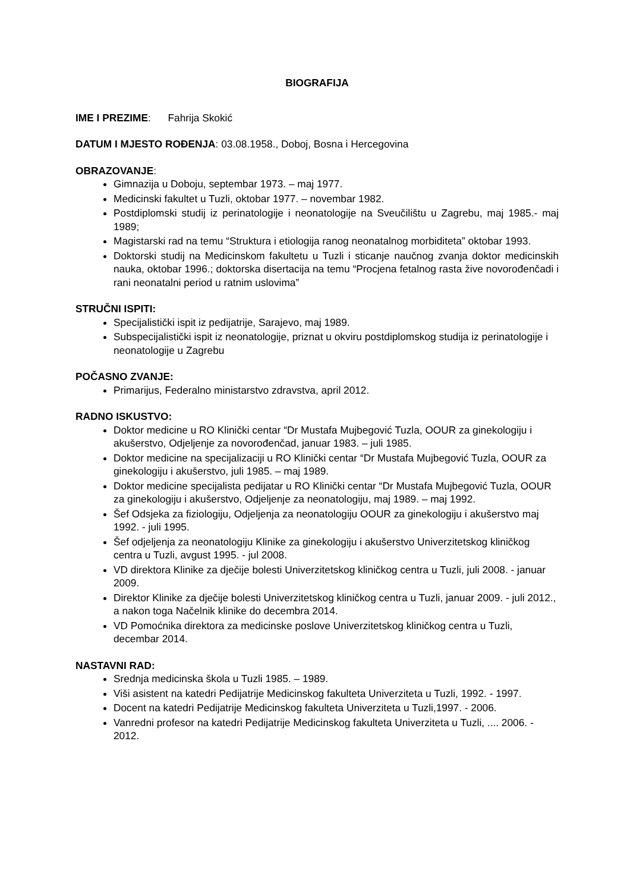BIOGRAFIJA
IME I PREZIME: Fahrija Skokić
DATUM I MJESTO ROĐENJA: 03.08.1958., Doboj, Bosna i Hercegovina
OBRAZOVANJE:
Gimnazija u Doboju, septembar 1973. – maj 1977.
Medicinski fakultet u Tuzli, oktobar 1977. – novembar 1982.
Postdiplomski studij iz perinatologije i neonatologije na Sveučilištu u Zagrebu, maj 1985.- maj 1989;
Magistarski rad na temu “Struktura i etiologija ranog neonatalnog morbiditeta” oktobar 1993.
Doktorski studij na Medicinskom fakultetu u Tuzli i sticanje naučnog zvanja doktor medicinskih nauka, oktobar 1996.; doktorska disertacija na temu “Procjena fetalnog rasta žive novorođenčadi i rani neonatalni period u ratnim uslovima”
STRUČNI ISPITI:
Specijalistički ispit iz pedijatrije, Sarajevo, maj 1989.
Subspecijalistički ispit iz neonatologije, priznat u okviru postdiplomskog studija iz perinatologije i neonatologije u Zagrebu
POČASNO ZVANJE:
Primarijus, Federalno ministarstvo zdravstva, april 2012.
RADNO ISKUSTVO:
Doktor medicine u RO Klinički centar “Dr Mustafa Mujbegović Tuzla, OOUR za ginekologiju i akušerstvo, Odjeljenje za novorođenčad, januar 1983. – juli 1985.
Doktor medicine na specijalizaciji u RO Klinički centar “Dr Mustafa Mujbegović Tuzla, OOUR za ginekologiju i akušerstvo, juli 1985. – maj 1989.
Doktor medicine specijalista pedijatar u RO Klinički centar “Dr Mustafa Mujbegović Tuzla, OOUR za ginekologiju i akušerstvo, Odjeljenje za neonatologiju, maj 1989. – maj 1992.
Šef Odsjeka za fiziologiju, Odjeljenja za neonatologiju OOUR za ginekologiju i akušerstvo maj 1992. - juli 1995.
Šef odjeljenja za neonatologiju Klinike za ginekologiju i akušerstvo Univerzitetskog kliničkog centra u Tuzli, avgust 1995. - jul 2008.
VD direktora Klinike za dječije bolesti Univerzitetskog kliničkog centra u Tuzli, juli 2008. - januar 2009.
Direktor Klinike za dječije bolesti Univerzitetskog kliničkog centra u Tuzli, januar 2009. - juli 2012., a nakon toga Načelnik klinike do decembra 2014.
VD Pomoćnika direktora za medicinske poslove Univerzitetskog kliničkog centra u Tuzli, decembar 2014.
NASTAVNI RAD:
Srednja medicinska škola u Tuzli 1985. – 1989.
Viši asistent na katedri Pedijatrije Medicinskog fakulteta Univerziteta u Tuzli, 1992. - 1997.
Docent na katedri Pedijatrije Medicinskog fakulteta Univerziteta u Tuzli,1997. - 2006.
Vanredni profesor na katedri Pedijatrije Medicinskog fakulteta Univerziteta u Tuzli, .... 2006. - 2012.